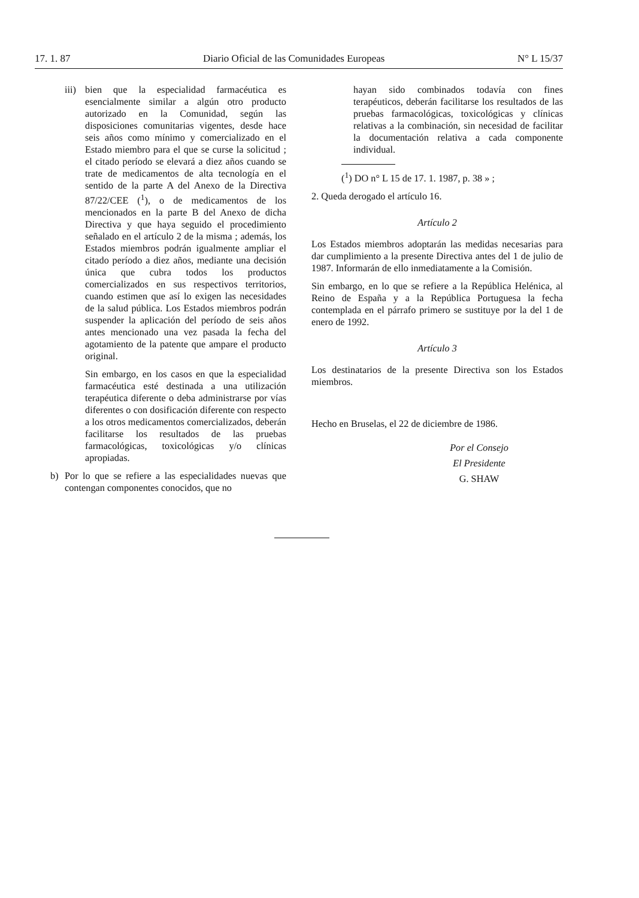17. 1. 87 Diario Oficial de las Comunidades Europeas N° L 15/37
iii)
bien que la especialidad farmacéutica es esencialmente similar a algún otro producto autorizado en la Comunidad, según las disposiciones comunitarias vigentes, desde hace seis años como mínimo y comercializado en el Estado miembro para el que se curse la solicitud ; el citado período se elevará a diez años cuando se trate de medicamentos de alta tecnología en el sentido de la parte A del Anexo de la Directiva 87/22/CEE (<sup>1</sup>), o de medicamentos de los mencionados en la parte B del Anexo de dicha Directiva y que haya seguido el procedimiento señalado en el artículo 2 de la misma ; además, los Estados miembros podrán igualmente ampliar el citado período a diez años, mediante una decisión única que cubra todos los productos comercializados en sus respectivos territorios, cuando estimen que así lo exigen las necesidades de la salud pública. Los Estados miembros podrán suspender la aplicación del período de seis años antes mencionado una vez pasada la fecha del agotamiento de la patente que ampare el producto original.
Sin embargo, en los casos en que la especialidad farmacéutica esté destinada a una utilización terapéutica diferente o deba administrarse por vías diferentes o con dosificación diferente con respecto a los otros medicamentos comercializados, deberán facilitarse los resultados de las pruebas farmacológicas, toxicológicas y/o clínicas apropiadas.
b) Por lo que se refiere a las especialidades nuevas que contengan componentes conocidos, que no
hayan sido combinados todavía con fines terapéuticos, deberán facilitarse los resultados de las pruebas farmacológicas, toxicológicas y clínicas relativas a la combinación, sin necesidad de facilitar la documentación relativa a cada componente individual.
(<sup>1</sup>) DO n° L 15 de 17. 1. 1987, p. 38 » ;
2. Queda derogado el artículo 16.
Artículo 2
Los Estados miembros adoptarán las medidas necesarias para dar cumplimiento a la presente Directiva antes del 1 de julio de 1987. Informarán de ello inmediatamente a la Comisión.
Sin embargo, en lo que se refiere a la República Helénica, al Reino de España y a la República Portuguesa la fecha contemplada en el párrafo primero se sustituye por la del 1 de enero de 1992.
Artículo 3
Los destinatarios de la presente Directiva son los Estados miembros.
Hecho en Bruselas, el 22 de diciembre de 1986.
Por el Consejo
El Presidente
G. SHAW